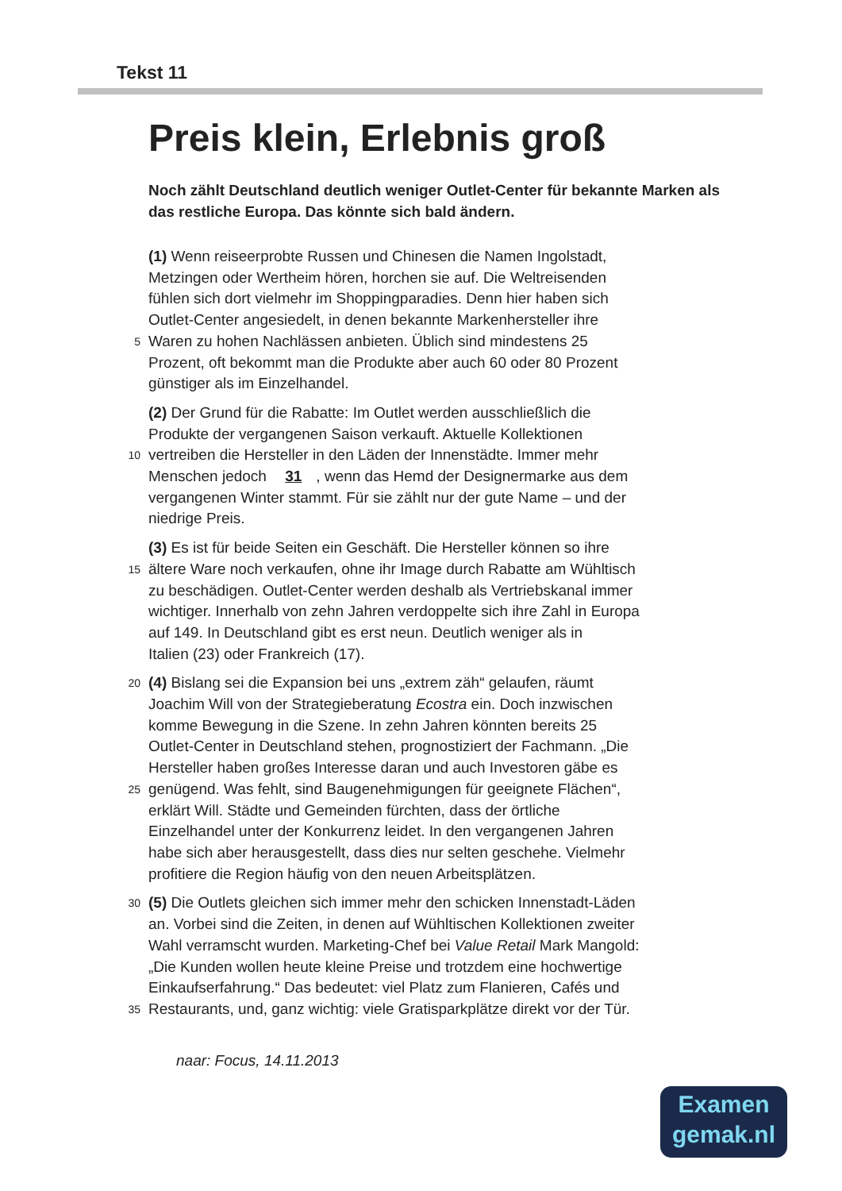Tekst 11
Preis klein, Erlebnis groß
Noch zählt Deutschland deutlich weniger Outlet-Center für bekannte Marken als das restliche Europa. Das könnte sich bald ändern.
(1) Wenn reiseerprobte Russen und Chinesen die Namen Ingolstadt,
Metzingen oder Wertheim hören, horchen sie auf. Die Weltreisenden
fühlen sich dort vielmehr im Shoppingparadies. Denn hier haben sich
Outlet-Center angesiedelt, in denen bekannte Markenhersteller ihre
5 Waren zu hohen Nachlässen anbieten. Üblich sind mindestens 25
Prozent, oft bekommt man die Produkte aber auch 60 oder 80 Prozent
günstiger als im Einzelhandel.
(2) Der Grund für die Rabatte: Im Outlet werden ausschließlich die
Produkte der vergangenen Saison verkauft. Aktuelle Kollektionen
10 vertreiben die Hersteller in den Läden der Innenstädte. Immer mehr
Menschen jedoch 31, wenn das Hemd der Designermarke aus dem
vergangenen Winter stammt. Für sie zählt nur der gute Name – und der
niedrige Preis.
(3) Es ist für beide Seiten ein Geschäft. Die Hersteller können so ihre
15 ältere Ware noch verkaufen, ohne ihr Image durch Rabatte am Wühltisch
zu beschädigen. Outlet-Center werden deshalb als Vertriebskanal immer
wichtiger. Innerhalb von zehn Jahren verdoppelte sich ihre Zahl in Europa
auf 149. In Deutschland gibt es erst neun. Deutlich weniger als in
Italien (23) oder Frankreich (17).
20 (4) Bislang sei die Expansion bei uns „extrem zäh“ gelaufen, räumt
Joachim Will von der Strategieberatung Ecostra ein. Doch inzwischen
komme Bewegung in die Szene. In zehn Jahren könnten bereits 25
Outlet-Center in Deutschland stehen, prognostiziert der Fachmann. „Die
Hersteller haben großes Interesse daran und auch Investoren gäbe es
25 genügend. Was fehlt, sind Baugenehmigungen für geeignete Flächen“,
erklärt Will. Städte und Gemeinden fürchten, dass der örtliche
Einzelhandel unter der Konkurrenz leidet. In den vergangenen Jahren
habe sich aber herausgestellt, dass dies nur selten geschehe. Vielmehr
profitiere die Region häufig von den neuen Arbeitsplätzen.
30 (5) Die Outlets gleichen sich immer mehr den schicken Innenstadt-Läden
an. Vorbei sind die Zeiten, in denen auf Wühltischen Kollektionen zweiter
Wahl verramscht wurden. Marketing-Chef bei Value Retail Mark Mangold:
„Die Kunden wollen heute kleine Preise und trotzdem eine hochwertige
Einkaufserfahrung.“ Das bedeutet: viel Platz zum Flanieren, Cafés und
35 Restaurants, und, ganz wichtig: viele Gratisparkplätze direkt vor der Tür.
naar: Focus, 14.11.2013
Examen
gemak.nl